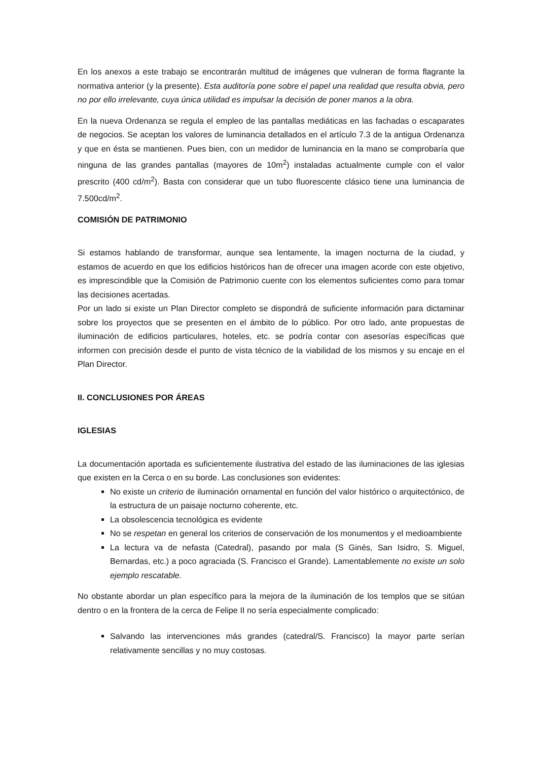En los anexos a este trabajo se encontrarán multitud de imágenes que vulneran de forma flagrante la normativa anterior (y la presente). Esta auditoría pone sobre el papel una realidad que resulta obvia, pero no por ello irrelevante, cuya única utilidad es impulsar la decisión de poner manos a la obra.
En la nueva Ordenanza se regula el empleo de las pantallas mediáticas en las fachadas o escaparates de negocios. Se aceptan los valores de luminancia detallados en el artículo 7.3 de la antigua Ordenanza y que en ésta se mantienen. Pues bien, con un medidor de luminancia en la mano se comprobaría que ninguna de las grandes pantallas (mayores de 10m<sup>2</sup>) instaladas actualmente cumple con el valor prescrito (400 cd/m<sup>2</sup>). Basta con considerar que un tubo fluorescente clásico tiene una luminancia de 7.500cd/m<sup>2</sup>.
COMISIÓN DE PATRIMONIO
Si estamos hablando de transformar, aunque sea lentamente, la imagen nocturna de la ciudad, y estamos de acuerdo en que los edificios históricos han de ofrecer una imagen acorde con este objetivo, es imprescindible que la Comisión de Patrimonio cuente con los elementos suficientes como para tomar las decisiones acertadas.
Por un lado si existe un Plan Director completo se dispondrá de suficiente información para dictaminar sobre los proyectos que se presenten en el ámbito de lo público. Por otro lado, ante propuestas de iluminación de edificios particulares, hoteles, etc. se podría contar con asesorías específicas que informen con precisión desde el punto de vista técnico de la viabilidad de los mismos y su encaje en el Plan Director.
II. CONCLUSIONES POR ÁREAS
IGLESIAS
La documentación aportada es suficientemente ilustrativa del estado de las iluminaciones de las iglesias que existen en la Cerca o en su borde. Las conclusiones son evidentes:
No existe un criterio de iluminación ornamental en función del valor histórico o arquitectónico, de la estructura de un paisaje nocturno coherente, etc.
La obsolescencia tecnológica es evidente
No se respetan en general los criterios de conservación de los monumentos y el medioambiente
La lectura va de nefasta (Catedral), pasando por mala (S Ginés, San Isidro, S. Miguel, Bernardas, etc.) a poco agraciada (S. Francisco el Grande). Lamentablemente no existe un solo ejemplo rescatable.
No obstante abordar un plan específico para la mejora de la iluminación de los templos que se sitúan dentro o en la frontera de la cerca de Felipe II no sería especialmente complicado:
Salvando las intervenciones más grandes (catedral/S. Francisco) la mayor parte serían relativamente sencillas y no muy costosas.